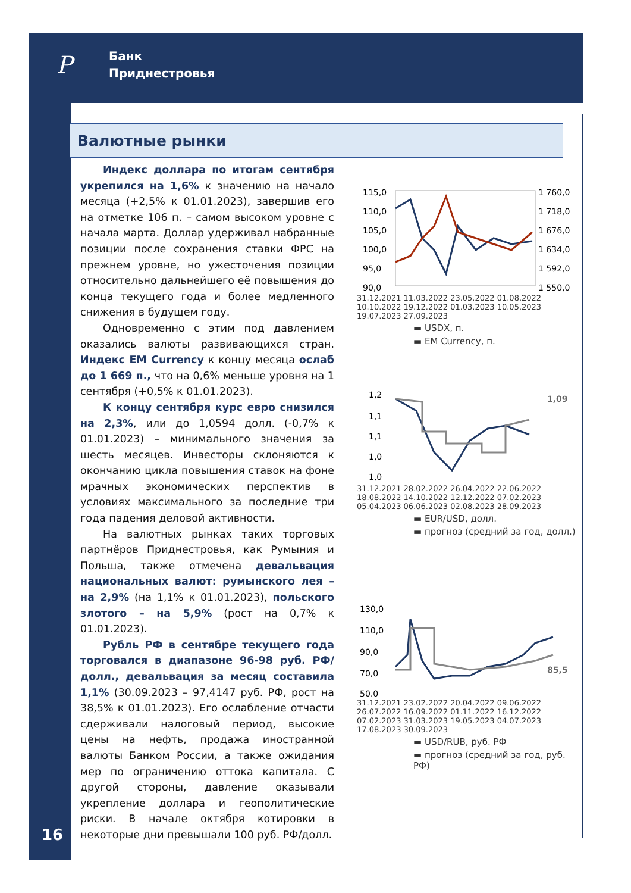Р
Банк
Приднестровья
Валютные рынки
Индекс доллара по итогам сентября укрепился на 1,6% к значению на начало месяца (+2,5% к 01.01.2023), завершив его на отметке 106 п. – самом высоком уровне с начала марта. Доллар удерживал набранные позиции после сохранения ставки ФРС на прежнем уровне, но ужесточения позиции относительно дальнейшего её повышения до конца текущего года и более медленного снижения в будущем году.
Одновременно с этим под давлением оказались валюты развивающихся стран. Индекс EM Currency к концу месяца ослаб до 1 669 п., что на 0,6% меньше уровня на 1 сентября (+0,5% к 01.01.2023).
К концу сентября курс евро снизился на 2,3%, или до 1,0594 долл. (-0,7% к 01.01.2023) – минимального значения за шесть месяцев. Инвесторы склоняются к окончанию цикла повышения ставок на фоне мрачных экономических перспектив в условиях максимального за последние три года падения деловой активности.
На валютных рынках таких торговых партнёров Приднестровья, как Румыния и Польша, также отмечена девальвация национальных валют: румынского лея – на 2,9% (на 1,1% к 01.01.2023), польского злотого – на 5,9% (рост на 0,7% к 01.01.2023).
Рубль РФ в сентябре текущего года торговался в диапазоне 96-98 руб. РФ/долл., девальвация за месяц составила 1,1% (30.09.2023 – 97,4147 руб. РФ, рост на 38,5% к 01.01.2023). Его ослабление отчасти сдерживали налоговый период, высокие цены на нефть, продажа иностранной валюты Банком России, а также ожидания мер по ограничению оттока капитала. С другой стороны, давление оказывали укрепление доллара и геополитические риски. В начале октября котировки в некоторые дни превышали 100 руб. РФ/долл.
115,0
110,0
105,0
100,0
95,0
90,0
1 760,0
1 718,0
1 676,0
1 634,0
1 592,0
1 550,0
31.12.2021 11.03.2022 23.05.2022 01.08.2022 10.10.2022 19.12.2022 01.03.2023 10.05.2023 19.07.2023 27.09.2023
▬ USDX, п.
▬ EM Currency, п.
1,2
1,1
1,1
1,0
1,0
1,09
31.12.2021 28.02.2022 26.04.2022 22.06.2022 18.08.2022 14.10.2022 12.12.2022 07.02.2023 05.04.2023 06.06.2023 02.08.2023 28.09.2023
▬ EUR/USD, долл.
▬ прогноз (средний за год, долл.)
130,0
110,0
90,0
70,0
50,0
85,5
31.12.2021 23.02.2022 20.04.2022 09.06.2022 26.07.2022 16.09.2022 01.11.2022 16.12.2022 07.02.2023 31.03.2023 19.05.2023 04.07.2023 17.08.2023 30.09.2023
▬ USD/RUB, руб. РФ
▬ прогноз (средний за год, руб. РФ)
16